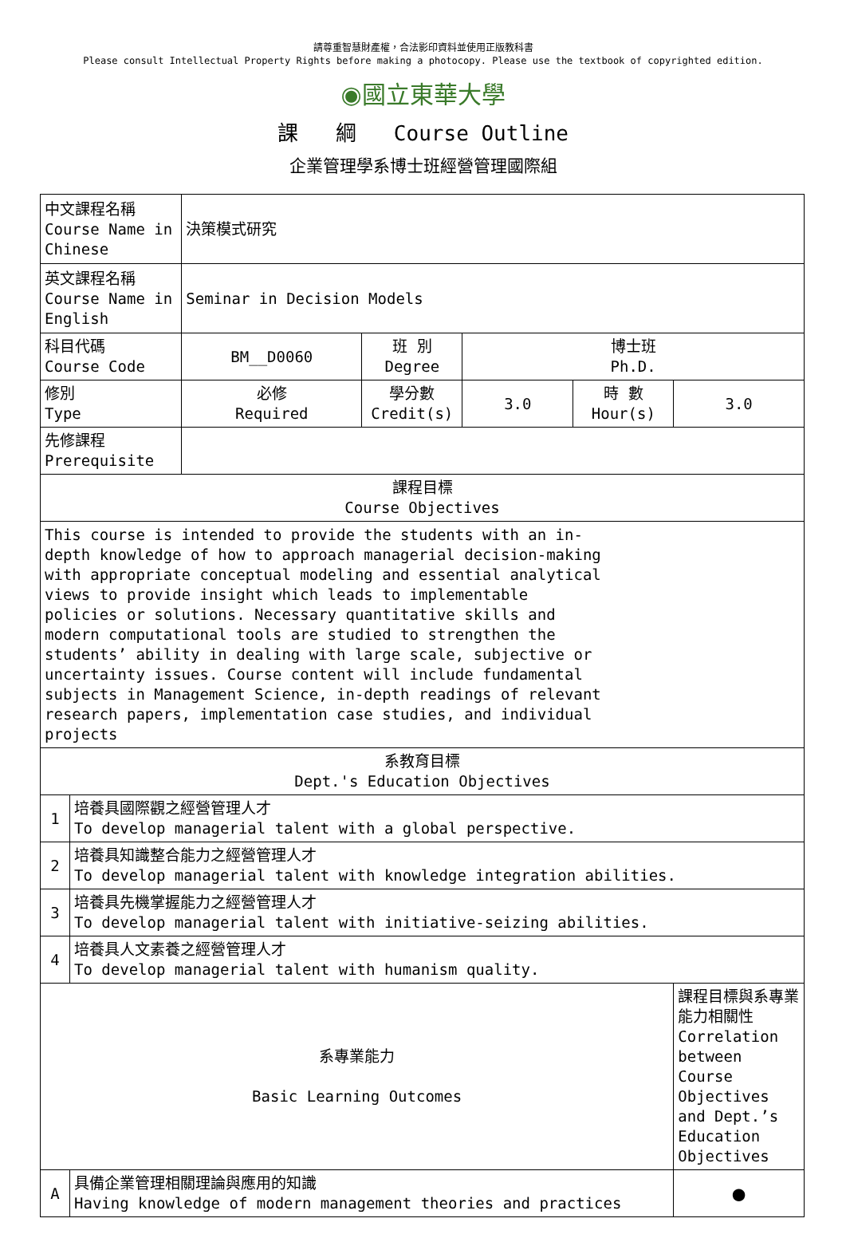請尊重智慧財產權，合法影印資料並使用正版教科書
Please consult Intellectual Property Rights before making a photocopy. Please use the textbook of copyrighted edition.
◉國立東華大學
課 綱 Course Outline
企業管理學系博士班經營管理國際組
| 中文課程名稱 Course Name in Chinese | | 決策模式研究 | | | | |
| 英文課程名稱 Course Name in English | | Seminar in Decision Models | | | | |
| 科目代碼 Course Code | | BM__D0060 | 班 別 Degree | 博士班 Ph.D. | | |
| 修別 Type | | 必修 Required | 學分數 Credit(s) | 3.0 | 時 數 Hour(s) | 3.0 |
| 先修課程 Prerequisite | | | | | | |
| 課程目標 Course Objectives | | | | | | |
| This course is intended to provide the students with an in-depth knowledge of how to approach managerial decision-making with appropriate conceptual modeling and essential analytical views to provide insight which leads to implementable policies or solutions. Necessary quantitative skills and modern computational tools are studied to strengthen the students’ ability in dealing with large scale, subjective or uncertainty issues. Course content will include fundamental subjects in Management Science, in-depth readings of relevant research papers, implementation case studies, and individual projects | | | | | | |
| 系教育目標 Dept.'s Education Objectives | | | | | | |
| 1 | 培養具國際觀之經營管理人才 To develop managerial talent with a global perspective. | | | | | |
| 2 | 培養具知識整合能力之經營管理人才 To develop managerial talent with knowledge integration abilities. | | | | | |
| 3 | 培養具先機掌握能力之經營管理人才 To develop managerial talent with initiative-seizing abilities. | | | | | |
| 4 | 培養具人文素養之經營管理人才 To develop managerial talent with humanism quality. | | | | | |
| 系專業能力 Basic Learning Outcomes | | | | | | 課程目標與系專業能力相關性 Correlation between Course Objectives and Dept.’s Education Objectives |
| A | 具備企業管理相關理論與應用的知識 Having knowledge of modern management theories and practices | | | | | ● |